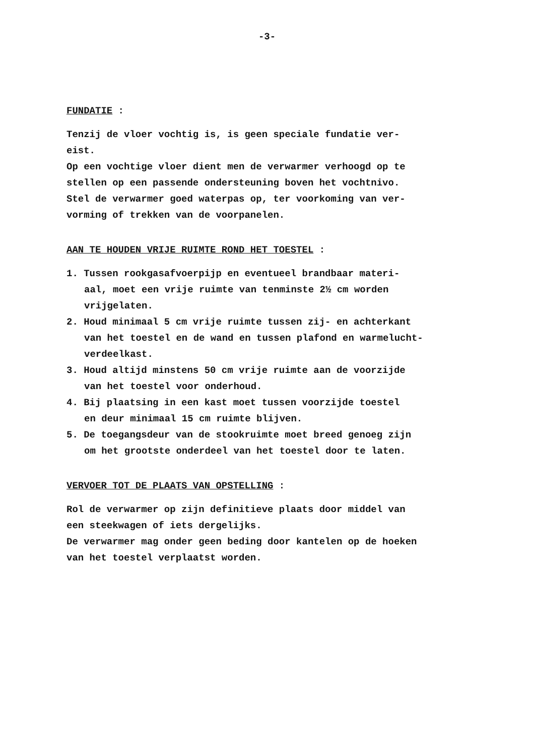-3-
FUNDATIE :
Tenzij de vloer vochtig is, is geen speciale fundatie ver-
eist.
Op een vochtige vloer dient men de verwarmer verhoogd op te
stellen op een passende ondersteuning boven het vochtnivo.
Stel de verwarmer goed waterpas op, ter voorkoming van ver-
vorming of trekken van de voorpanelen.
AAN TE HOUDEN VRIJE RUIMTE ROND HET TOESTEL :
1. Tussen rookgasafvoerpijp en eventueel brandbaar materi-
aal, moet een vrije ruimte van tenminste 2½ cm worden
vrijgelaten.
2. Houd minimaal 5 cm vrije ruimte tussen zij- en achterkant
van het toestel en de wand en tussen plafond en warmelucht-
verdeelkast.
3. Houd altijd minstens 50 cm vrije ruimte aan de voorzijde
van het toestel voor onderhoud.
4. Bij plaatsing in een kast moet tussen voorzijde toestel
en deur minimaal 15 cm ruimte blijven.
5. De toegangsdeur van de stookruimte moet breed genoeg zijn
om het grootste onderdeel van het toestel door te laten.
VERVOER TOT DE PLAATS VAN OPSTELLING :
Rol de verwarmer op zijn definitieve plaats door middel van
een steekwagen of iets dergelijks.
De verwarmer mag onder geen beding door kantelen op de hoeken
van het toestel verplaatst worden.